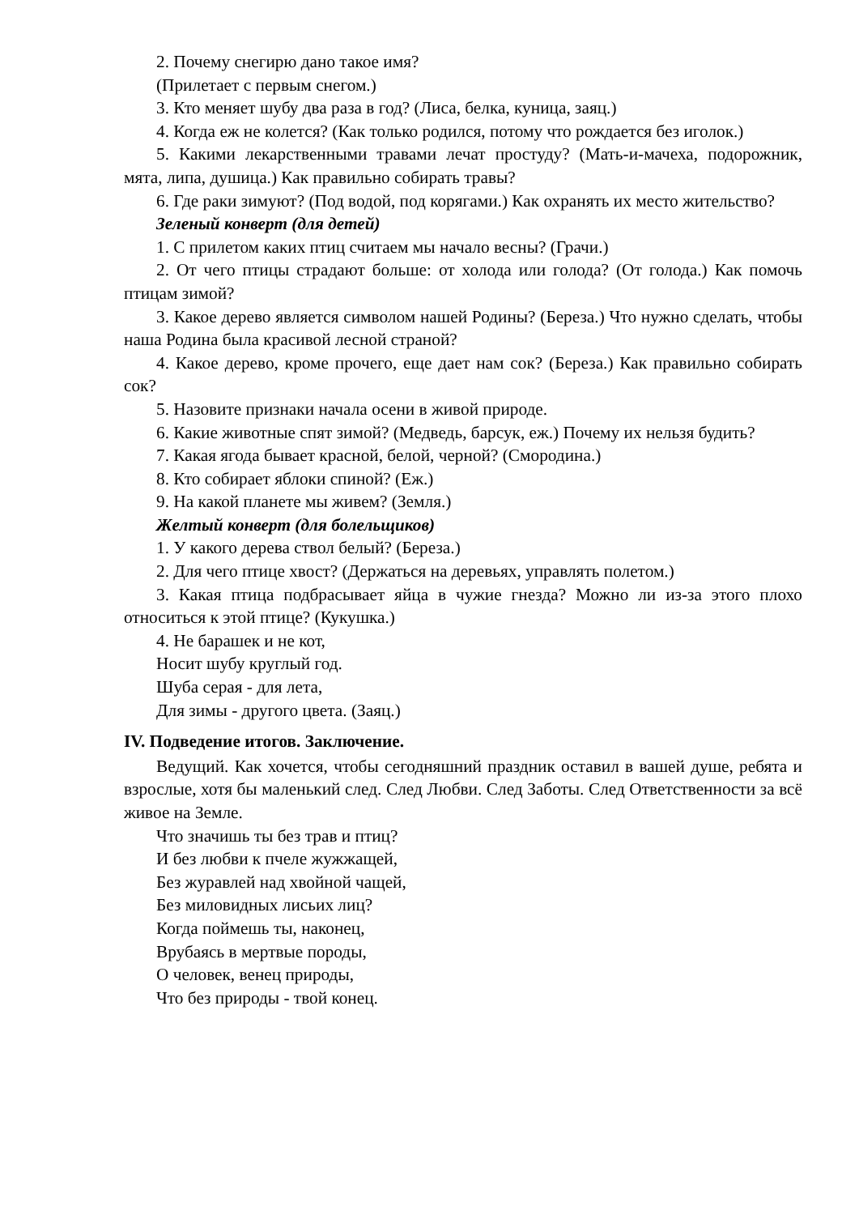2. Почему снегирю дано такое имя?
(Прилетает с первым снегом.)
3. Кто меняет шубу два раза в год? (Лиса, белка, куница, заяц.)
4. Когда еж не колется? (Как только родился, потому что рождается без иголок.)
5. Какими лекарственными травами лечат простуду? (Мать-и-мачеха, подорожник, мята, липа, душица.) Как правильно собирать травы?
6. Где раки зимуют? (Под водой, под корягами.) Как охранять их место жительство?
Зеленый конверт (для детей)
1. С прилетом каких птиц считаем мы начало весны? (Грачи.)
2. От чего птицы страдают больше: от холода или голода? (От голода.) Как помочь птицам зимой?
3. Какое дерево является символом нашей Родины? (Береза.) Что нужно сделать, чтобы наша Родина была красивой лесной страной?
4. Какое дерево, кроме прочего, еще дает нам сок? (Береза.) Как правильно собирать сок?
5. Назовите признаки начала осени в живой природе.
6. Какие животные спят зимой? (Медведь, барсук, еж.) Почему их нельзя будить?
7. Какая ягода бывает красной, белой, черной? (Смородина.)
8. Кто собирает яблоки спиной? (Еж.)
9. На какой планете мы живем? (Земля.)
Желтый конверт (для болельщиков)
1. У какого дерева ствол белый? (Береза.)
2. Для чего птице хвост? (Держаться на деревьях, управлять полетом.)
3. Какая птица подбрасывает яйца в чужие гнезда? Можно ли из-за этого плохо относиться к этой птице? (Кукушка.)
4. Не барашек и не кот,
Носит шубу круглый год.
Шуба серая - для лета,
Для зимы - другого цвета. (Заяц.)
IV. Подведение итогов. Заключение.
Ведущий. Как хочется, чтобы сегодняшний праздник оставил в вашей душе, ребята и взрослые, хотя бы маленький след. След Любви. След Заботы. След Ответственности за всё живое на Земле.
Что значишь ты без трав и птиц?
И без любви к пчеле жужжащей,
Без журавлей над хвойной чащей,
Без миловидных лисьих лиц?
Когда поймешь ты, наконец,
Врубаясь в мертвые породы,
О человек, венец природы,
Что без природы - твой конец.